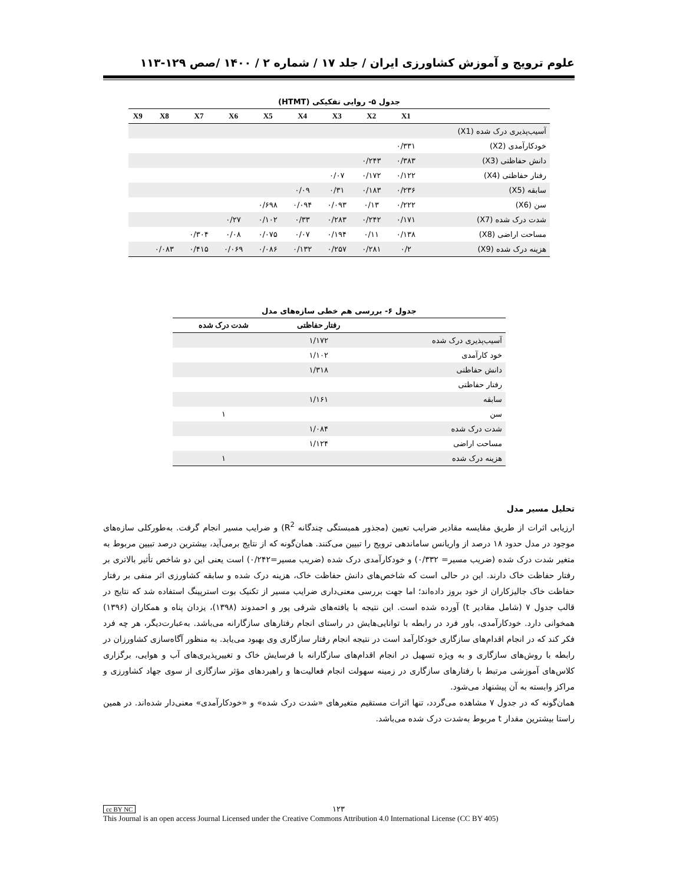علوم ترویج و آموزش کشاورزی ایران / جلد ۱۷ / شماره ۲ / ۱۴۰۰ /صص ۱۲۹-۱۱۳
جدول ۵- روایی تفکیکی (HTMT)
| | X1 | X2 | X3 | X4 | X5 | X6 | X7 | X8 | X9 |
| --- | --- | --- | --- | --- | --- | --- | --- | --- | --- |
| آسیب‌پذیری درک شده (X1) | | | | | | | | | |
| خودکارآمدی (X2) | ۰/۳۳۱ | | | | | | | | |
| دانش حفاظتی (X3) | ۰/۳۸۳ | ۰/۲۴۳ | | | | | | | |
| رفتار حفاظتی (X4) | ۰/۱۲۲ | ۰/۱۷۲ | ۰/۰۷ | | | | | | |
| سابقه (X5) | ۰/۲۳۶ | ۰/۱۸۳ | ۰/۳۱ | ۰/۰۹ | | | | | |
| سن (X6) | ۰/۲۲۲ | ۰/۱۳ | ۰/۰۹۳ | ۰/۰۹۴ | ۰/۶۹۸ | | | | |
| شدت درک شده (X7) | ۰/۱۷۱ | ۰/۲۴۲ | ۰/۲۸۳ | ۰/۳۳ | ۰/۱۰۲ | ۰/۲۷ | | | |
| مساحت اراضی (X8) | ۰/۱۳۸ | ۰/۱۱ | ۰/۱۹۴ | ۰/۰۷ | ۰/۰۷۵ | ۰/۰۸ | ۰/۳۰۴ | | |
| هزینه درک شده (X9) | ۰/۲ | ۰/۲۸۱ | ۰/۲۵۷ | ۰/۱۳۲ | ۰/۰۸۶ | ۰/۰۶۹ | ۰/۴۱۵ | ۰/۰۸۳ | |
جدول ۶- بررسی هم خطی سازه‌های مدل
| | رفتار حفاظتی | شدت درک شده |
| --- | --- | --- |
| آسیب‌پذیری درک شده | ۱/۱۷۲ | |
| خود کارآمدی | ۱/۱۰۲ | |
| دانش حفاظتی | ۱/۳۱۸ | |
| رفتار حفاظتی | | |
| سابقه | ۱/۱۶۱ | |
| سن | | ۱ |
| شدت درک شده | ۱/۰۸۴ | |
| مساحت اراضی | ۱/۱۲۴ | |
| هزینه درک شده | | ۱ |
تحلیل مسیر مدل
ارزیابی اثرات از طریق مقایسه مقادیر ضرایب تعیین (مجذور همبستگی چندگانه R<sup>2</sup>) و ضرایب مسیر انجام گرفت. به‌طورکلی سازه‌های موجود در مدل حدود ۱۸ درصد از واریانس ساماندهی ترویج را تبیین می‌کنند. همان‌گونه که از نتایج برمی‌آید، بیشترین درصد تبیین مربوط به متغیر شدت درک شده (ضریب مسیر= ۰/۳۳۲) و خودکارآمدی درک شده (ضریب مسیر=۰/۲۴۲) است یعنی این دو شاخص تأثیر بالاتری بر رفتار حفاظت خاک دارند. این در حالی است که شاخص‌های دانش حفاظت خاک، هزینه درک شده و سابقه کشاورزی اثر منفی بر رفتار حفاظت خاک جالیزکاران از خود بروز داده‌اند؛ اما جهت بررسی معنی‌داری ضرایب مسیر از تکنیک بوت استرپینگ استفاده شد که نتایج در قالب جدول ۷ (شامل مقادیر t) آورده شده است. این نتیجه با یافته‌های شرفی پور و احمدوند (۱۳۹۸)، یزدان پناه و همکاران (۱۳۹۶) همخوانی دارد. خودکارآمدی، باور فرد در رابطه با توانایی‌هایش در راستای انجام رفتارهای سازگارانه می‌باشد. به‌عبارت‌دیگر، هر چه فرد فکر کند که در انجام اقدام‌های سازگاری خودکارآمد است در نتیجه انجام رفتار سازگاری وی بهبود می‌یابد. به منظور آگاه‌سازی کشاورزان در رابطه با روش‌های سازگاری و به ویژه تسهیل در انجام اقدام‌های سازگارانه با فرسایش خاک و تغییرپذیری‌های آب و هوایی، برگزاری کلاس‌های آموزشی مرتبط با رفتارهای سازگاری در زمینه سهولت انجام فعالیت‌ها و راهبردهای مؤثر سازگاری از سوی جهاد کشاورزی و مراکز وابسته به آن پیشنهاد می‌شود.
همان‌گونه که در جدول ۷ مشاهده می‌گردد، تنها اثرات مستقیم متغیرهای «شدت درک شده» و «خودکارآمدی» معنی‌دار شده‌اند. در همین راستا بیشترین مقدار t مربوط به‌شدت درک شده می‌باشد.
cc BY NC ۱۲۳
This Journal is an open access Journal Licensed under the Creative Commons Attribution 4.0 International License (CC BY 405)